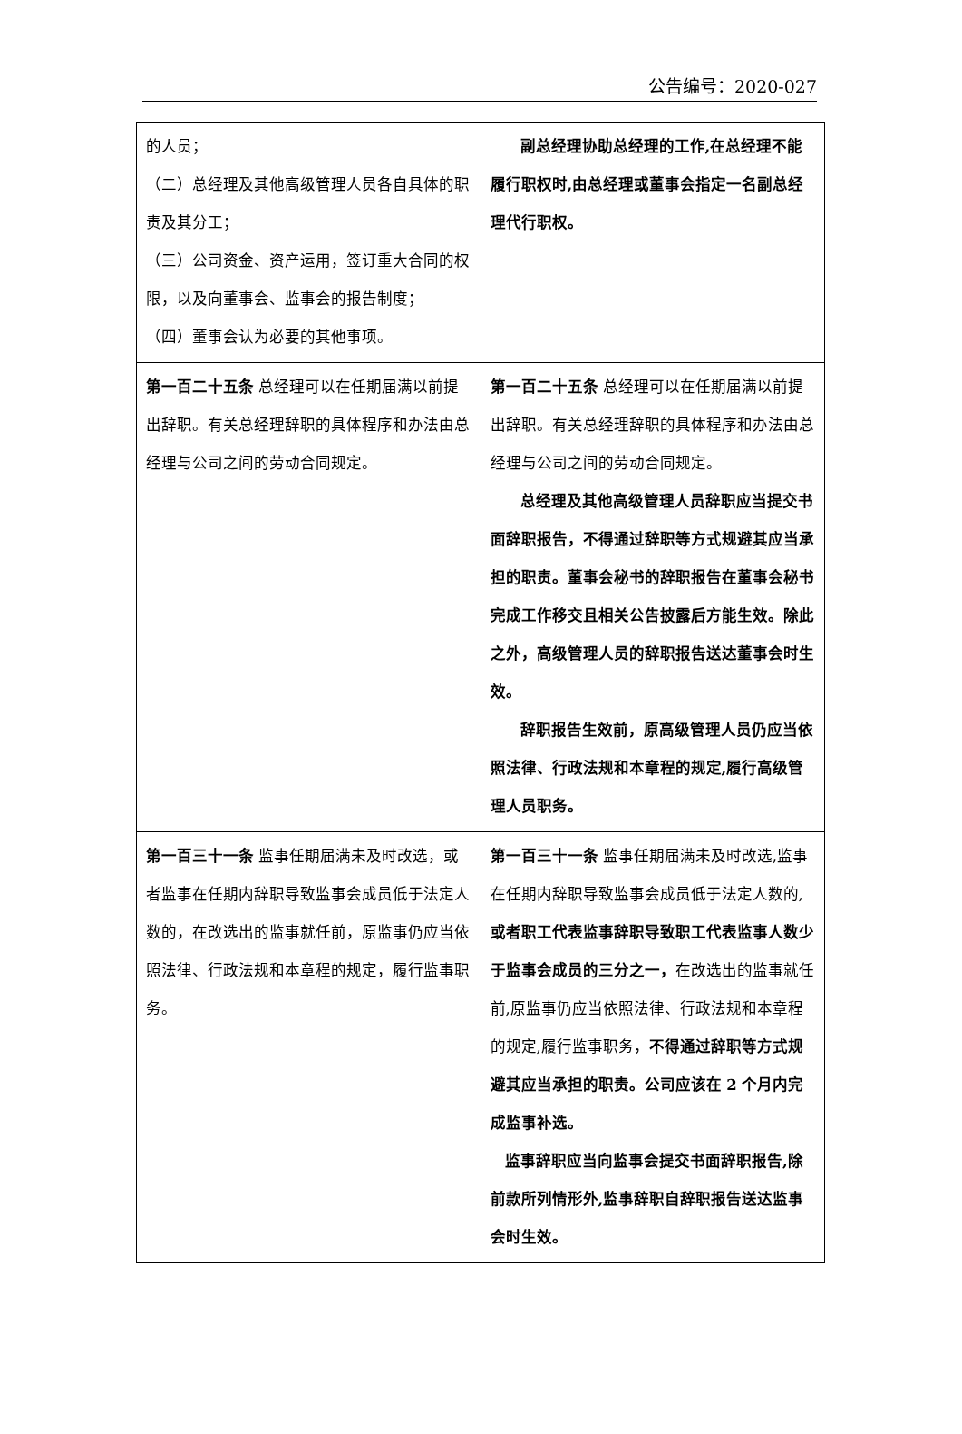公告编号：2020-027
| 的人员； （二）总经理及其他高级管理人员各自具体的职责及其分工； （三）公司资金、资产运用，签订重大合同的权限，以及向董事会、监事会的报告制度； （四）董事会认为必要的其他事项。 | 副总经理协助总经理的工作,在总经理不能履行职权时,由总经理或董事会指定一名副总经理代行职权。 |
| 第一百二十五条 总经理可以在任期届满以前提出辞职。有关总经理辞职的具体程序和办法由总经理与公司之间的劳动合同规定。 | 第一百二十五条 总经理可以在任期届满以前提出辞职。有关总经理辞职的具体程序和办法由总经理与公司之间的劳动合同规定。 总经理及其他高级管理人员辞职应当提交书面辞职报告，不得通过辞职等方式规避其应当承担的职责。董事会秘书的辞职报告在董事会秘书完成工作移交且相关公告披露后方能生效。除此之外，高级管理人员的辞职报告送达董事会时生效。 辞职报告生效前，原高级管理人员仍应当依照法律、行政法规和本章程的规定,履行高级管理人员职务。 |
| 第一百三十一条 监事任期届满未及时改选，或者监事在任期内辞职导致监事会成员低于法定人数的，在改选出的监事就任前，原监事仍应当依照法律、行政法规和本章程的规定，履行监事职务。 | 第一百三十一条 监事任期届满未及时改选,监事在任期内辞职导致监事会成员低于法定人数的, 或者职工代表监事辞职导致职工代表监事人数少于监事会成员的三分之一， 在改选出的监事就任前,原监事仍应当依照法律、行政法规和本章程的规定,履行监事职务， 不得通过辞职等方式规避其应当承担的职责。公司应该在 2 个月内完成监事补选。 监事辞职应当向监事会提交书面辞职报告,除前款所列情形外,监事辞职自辞职报告送达监事会时生效。 |